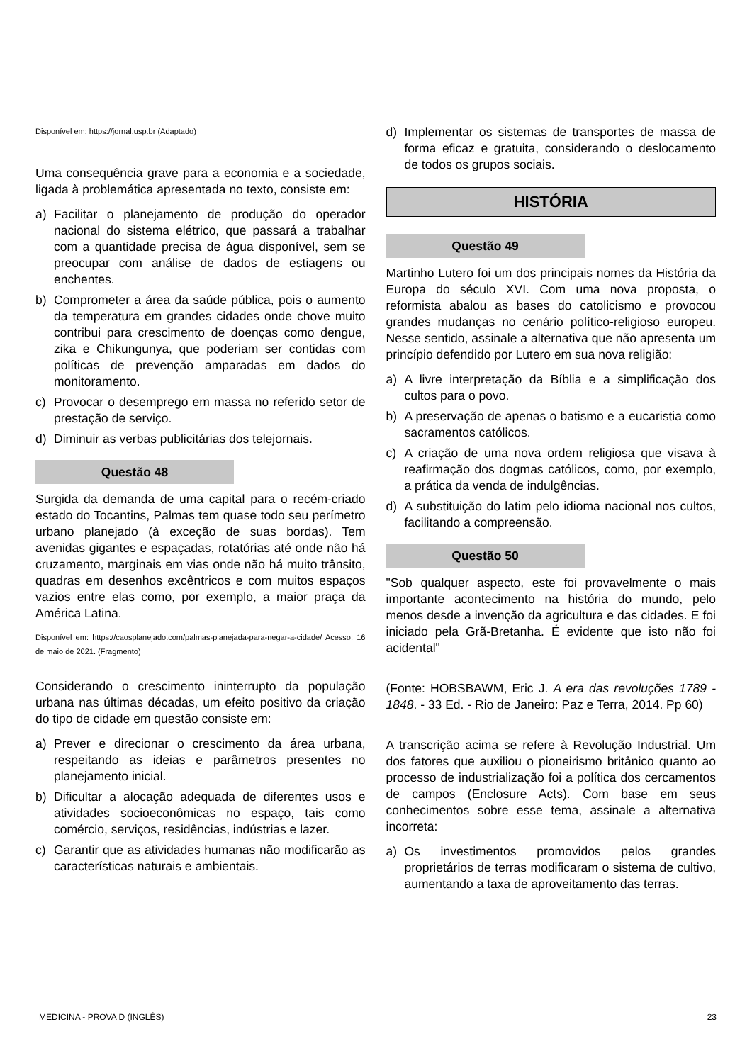Disponível em: https://jornal.usp.br (Adaptado)
Uma consequência grave para a economia e a sociedade, ligada à problemática apresentada no texto, consiste em:
a) Facilitar o planejamento de produção do operador nacional do sistema elétrico, que passará a trabalhar com a quantidade precisa de água disponível, sem se preocupar com análise de dados de estiagens ou enchentes.
b) Comprometer a área da saúde pública, pois o aumento da temperatura em grandes cidades onde chove muito contribui para crescimento de doenças como dengue, zika e Chikungunya, que poderiam ser contidas com políticas de prevenção amparadas em dados do monitoramento.
c) Provocar o desemprego em massa no referido setor de prestação de serviço.
d) Diminuir as verbas publicitárias dos telejornais.
Questão 48
Surgida da demanda de uma capital para o recém-criado estado do Tocantins, Palmas tem quase todo seu perímetro urbano planejado (à exceção de suas bordas). Tem avenidas gigantes e espaçadas, rotatórias até onde não há cruzamento, marginais em vias onde não há muito trânsito, quadras em desenhos excêntricos e com muitos espaços vazios entre elas como, por exemplo, a maior praça da América Latina.
Disponível em: https://caosplanejado.com/palmas-planejada-para-negar-a-cidade/ Acesso: 16 de maio de 2021. (Fragmento)
Considerando o crescimento ininterrupto da população urbana nas últimas décadas, um efeito positivo da criação do tipo de cidade em questão consiste em:
a) Prever e direcionar o crescimento da área urbana, respeitando as ideias e parâmetros presentes no planejamento inicial.
b) Dificultar a alocação adequada de diferentes usos e atividades socioeconômicas no espaço, tais como comércio, serviços, residências, indústrias e lazer.
c) Garantir que as atividades humanas não modificarão as características naturais e ambientais.
d) Implementar os sistemas de transportes de massa de forma eficaz e gratuita, considerando o deslocamento de todos os grupos sociais.
HISTÓRIA
Questão 49
Martinho Lutero foi um dos principais nomes da História da Europa do século XVI. Com uma nova proposta, o reformista abalou as bases do catolicismo e provocou grandes mudanças no cenário político-religioso europeu. Nesse sentido, assinale a alternativa que não apresenta um princípio defendido por Lutero em sua nova religião:
a) A livre interpretação da Bíblia e a simplificação dos cultos para o povo.
b) A preservação de apenas o batismo e a eucaristia como sacramentos católicos.
c) A criação de uma nova ordem religiosa que visava à reafirmação dos dogmas católicos, como, por exemplo, a prática da venda de indulgências.
d) A substituição do latim pelo idioma nacional nos cultos, facilitando a compreensão.
Questão 50
"Sob qualquer aspecto, este foi provavelmente o mais importante acontecimento na história do mundo, pelo menos desde a invenção da agricultura e das cidades. E foi iniciado pela Grã-Bretanha. É evidente que isto não foi acidental"
(Fonte: HOBSBAWM, Eric J. A era das revoluções 1789 - 1848. - 33 Ed. - Rio de Janeiro: Paz e Terra, 2014. Pp 60)
A transcrição acima se refere à Revolução Industrial. Um dos fatores que auxiliou o pioneirismo britânico quanto ao processo de industrialização foi a política dos cercamentos de campos (Enclosure Acts). Com base em seus conhecimentos sobre esse tema, assinale a alternativa incorreta:
a) Os investimentos promovidos pelos grandes proprietários de terras modificaram o sistema de cultivo, aumentando a taxa de aproveitamento das terras.
MEDICINA - PROVA D (INGLÊS) 23